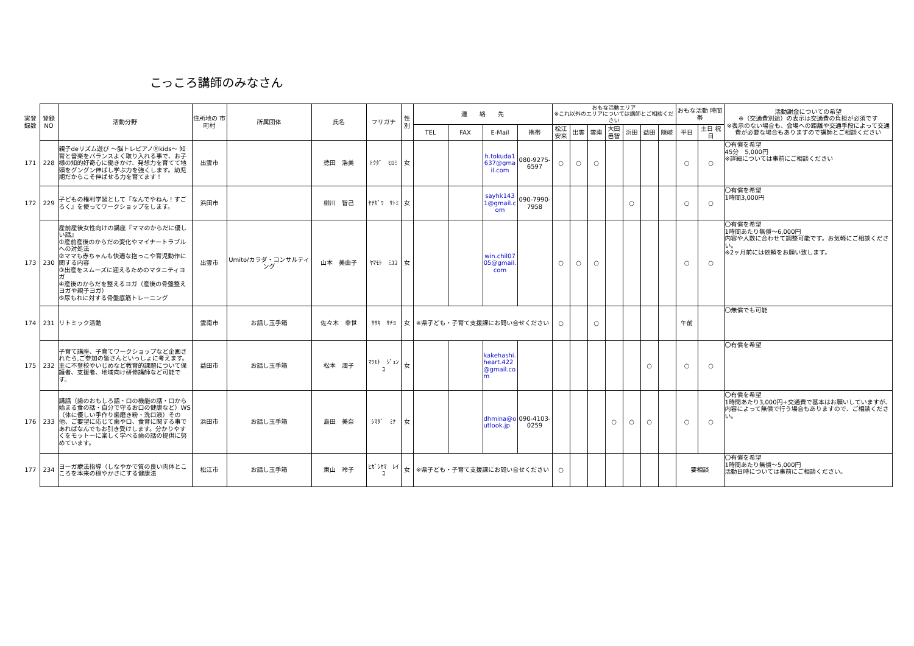こっころ講師のみなさん
| 実登 録数 | 登録 NO | 活動分野 | 住所地の 市町村 | 所属団体 | 氏名 | フリガナ | 性 別 | 連 絡 先 | | | | おもな活動エリア ※これ以外のエリアについては講師とご相談ください | | | | | | | おもな活動 時間帯 | | 活動謝金についての希望 ※（交通費別途）の表示は交通費の負担が必須です ※表示のない場合も、会場への距離や交通手段によって交通費が必要な場合もありますので講師とご相談ください |
| --- | --- | --- | --- | --- | --- | --- | --- | --- | --- | --- | --- | --- | --- | --- | --- | --- | --- | --- | --- | --- | --- |
| | | | | | | | | TEL | FAX | E-Mail | 携帯 | 松江 安来 | 出雲 | 雲南 | 大田 邑智 | 浜田 | 益田 | 隠岐 | 平日 | 土日 祝日 | |
| 171 | 228 | 親子deリズム遊び ～脳トレピアノⓇkids～ 知育と音楽をバランスよく取り入れる事で、お子様の知的好奇心に働きかけ、発想力を育てて地頭をグングン伸ばし学ぶ力を強くします。幼児期だからこそ伸ばせる力を育てます！ | 出雲市 | | 徳田 浩美 | ﾄｸﾀﾞ ﾋﾛﾐ | 女 | | | h.tokuda1637@gmail.com | 080-9275-6597 | ○ | ○ | ○ | | | | | ○ | ○ | 〇有償を希望 45分 5,000円 ※詳細については事前にご相談ください |
| 172 | 229 | 子どもの権利学習として『なんでやねん！すごろく』を使ってワークショップをします。 | 浜田市 | | 柳川 智己 | ﾔﾅｶﾞﾜ ｻﾄﾐ | 女 | | | sayhk1431@gmail.com | 090-7990-7958 | | | | | ○ | | | ○ | ○ | 〇有償を希望 1時間3,000円 |
| 173 | 230 | 産前産後女性向けの講座『ママのからだに優しい話』 ①産前産後のからだの変化やマイナートラブルへの対処法 ②ママも赤ちゃんも快適な抱っこや育児動作に関する内容 ③出産をスムーズに迎えるためのマタニティヨガ ④産後のからだを整えるヨガ（産後の骨盤整えヨガや親子ヨガ） ⑤尿もれに対する骨盤底筋トレーニング | 出雲市 | Umito/カラダ・コンサルティング | 山本 美由子 | ﾔﾏﾓﾄ ﾐﾕｺ | 女 | | | win.chil0705@gmail.com | | ○ | ○ | ○ | | | | | ○ | ○ | 〇有償を希望 1時間あたり無償～6,000円 内容や人数に合わせて調整可能です。お気軽にご相談ください。 ※2ヶ月前には依頼をお願い致します。 |
| 174 | 231 | リトミック活動 | 雲南市 | お話し玉手箱 | 佐々木 幸世 | ｻｻｷ ｻﾁﾖ | 女 | ※県子ども・子育て支援課にお問い合せください | | | | ○ | | ○ | | | | | 午前 | | 〇無償でも可能 |
| 175 | 232 | 子育て講座、子育てワークショップなど企画されたら,ご参加の皆さんといっしょに考えます。主に不登校やいじめなど教育的課題について保護者、支援者、地域向け研修講師など可能です。 | 益田市 | お話し玉手箱 | 松本 潤子 | ﾏﾂﾓﾄ ｼﾞｭﾝｺ | 女 | | | kakehashi.heart.422@gmail.com | | | | | | | ○ | | ○ | ○ | 〇有償を希望 |
| 176 | 233 | 講話（歯のおもしろ話・口の機能の話・口から始まる食の話・自分で守るお口の健康など）WS（体に優しい手作り歯磨き粉・洗口液）その他、ご要望に応じて歯や口、食育に関する事であればなんでもお引き受けします。分かりやすくをモットーに楽しく学べる歯の話の提供に努めています。 | 浜田市 | お話し玉手箱 | 島田 美奈 | ｼﾏﾀﾞ ﾐﾅ | 女 | | | dhmina@outlook.jp | 090-4103-0259 | | | | ○ | ○ | ○ | | ○ | ○ | 〇有償を希望 1時間あたり3,000円+交通費で基本はお願いしていますが、内容によって無償で行う場合もありますので、ご相談ください。 |
| 177 | 234 | ヨーガ療法指導（しなやかで質の良い肉体とこころを本来の穏やかさにする健康法 | 松江市 | お話し玉手箱 | 東山 玲子 | ﾋｶﾞｼﾔﾏ ﾚｲｺ | 女 | ※県子ども・子育て支援課にお問い合せください | | | | ○ | | | | | | | 要相談 | | 〇有償を希望 1時間あたり無償～5,000円 活動日時については事前にご相談ください。 |